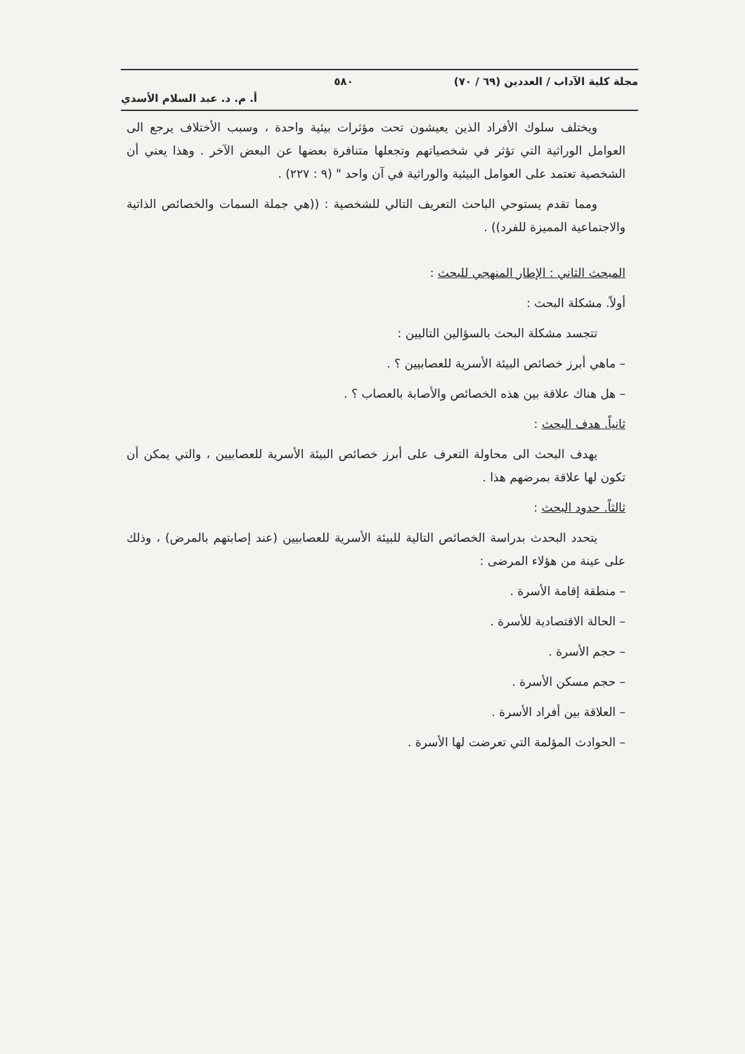مجلة كلية الآداب / العددين (٦٩ / ٧٠) ٥٨٠
أ. م. د. عبد السلام الأسدي
ويختلف سلوك الأفراد الذين يعيشون تحت مؤثرات بيئية واحدة ، وسبب الأختلاف يرجع الى العوامل الوراثية التي تؤثر في شخصياتهم وتجعلها متنافرة بعضها عن البعض الآخر . وهذا يعني أن الشخصية تعتمد على العوامل البيئية والوراثية في آن واحد " (٩ : ٢٢٧) .
ومما تقدم يستوحي الباحث التعريف التالي للشخصية : ((هي جملة السمات والخصائص الذاتية والاجتماعية المميزة للفرد)) .
المبحث الثاني : الإطار المنهجي للبحث :
أولاً. مشكلة البحث :
تتجسد مشكلة البحث بالسؤالين التاليين :
– ماهي أبرز خصائص البيئة الأسرية للعصابيين ؟ .
– هل هناك علاقة بين هذه الخصائص والأصابة بالعصاب ؟ .
ثانياً. هدف البحث :
يهدف البحث الى محاولة التعرف على أبرز خصائص البيئة الأسرية للعصابيين ، والتي يمكن أن تكون لها علاقة بمرضهم هذا .
ثالثاً. حدود البحث :
يتحدد البحدث بدراسة الخصائص التالية للبيئة الأسرية للعصابيين (عند إصابتهم بالمرض) ، وذلك على عينة من هؤلاء المرضى :
– منطقة إقامة الأسرة .
– الحالة الاقتصادية للأسرة .
– حجم الأسرة .
– حجم مسكن الأسرة .
– العلاقة بين أفراد الأسرة .
– الحوادث المؤلمة التي تعرضت لها الأسرة .